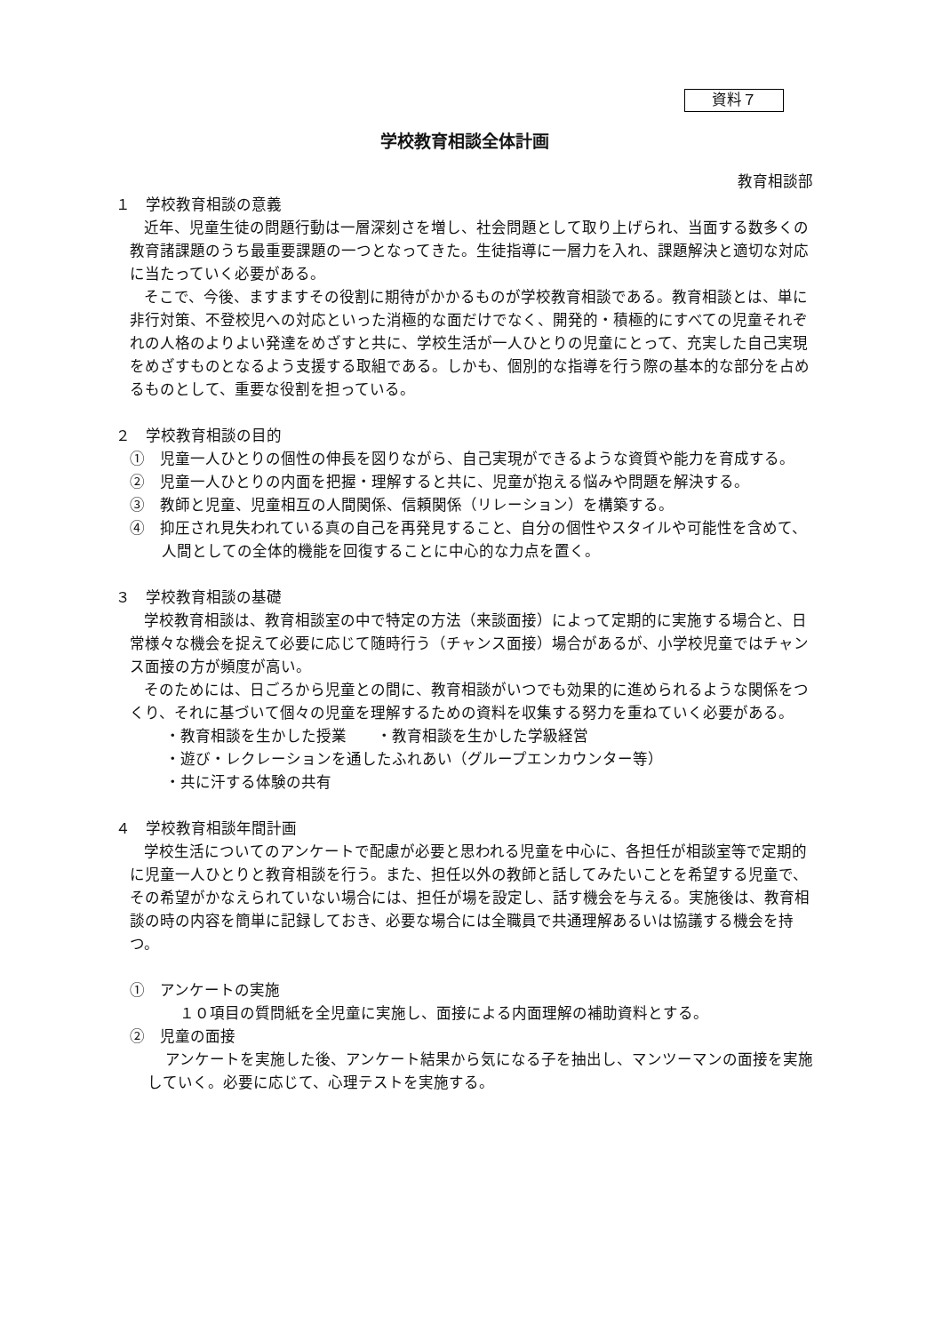資料７
学校教育相談全体計画
教育相談部
１　学校教育相談の意義
近年、児童生徒の問題行動は一層深刻さを増し、社会問題として取り上げられ、当面する数多くの教育諸課題のうち最重要課題の一つとなってきた。生徒指導に一層力を入れ、課題解決と適切な対応に当たっていく必要がある。
そこで、今後、ますますその役割に期待がかかるものが学校教育相談である。教育相談とは、単に非行対策、不登校児への対応といった消極的な面だけでなく、開発的・積極的にすべての児童それぞれの人格のよりよい発達をめざすと共に、学校生活が一人ひとりの児童にとって、充実した自己実現をめざすものとなるよう支援する取組である。しかも、個別的な指導を行う際の基本的な部分を占めるものとして、重要な役割を担っている。
２　学校教育相談の目的
①　児童一人ひとりの個性の伸長を図りながら、自己実現ができるような資質や能力を育成する。
②　児童一人ひとりの内面を把握・理解すると共に、児童が抱える悩みや問題を解決する。
③　教師と児童、児童相互の人間関係、信頼関係（リレーション）を構築する。
④　抑圧され見失われている真の自己を再発見すること、自分の個性やスタイルや可能性を含めて、人間としての全体的機能を回復することに中心的な力点を置く。
３　学校教育相談の基礎
学校教育相談は、教育相談室の中で特定の方法（来談面接）によって定期的に実施する場合と、日常様々な機会を捉えて必要に応じて随時行う（チャンス面接）場合があるが、小学校児童ではチャンス面接の方が頻度が高い。
そのためには、日ごろから児童との間に、教育相談がいつでも効果的に進められるような関係をつくり、それに基づいて個々の児童を理解するための資料を収集する努力を重ねていく必要がある。
・教育相談を生かした授業　　・教育相談を生かした学級経営
・遊び・レクレーションを通したふれあい（グループエンカウンター等）
・共に汗する体験の共有
４　学校教育相談年間計画
学校生活についてのアンケートで配慮が必要と思われる児童を中心に、各担任が相談室等で定期的に児童一人ひとりと教育相談を行う。また、担任以外の教師と話してみたいことを希望する児童で、その希望がかなえられていない場合には、担任が場を設定し、話す機会を与える。実施後は、教育相談の時の内容を簡単に記録しておき、必要な場合には全職員で共通理解あるいは協議する機会を持つ。
①　アンケートの実施
１０項目の質問紙を全児童に実施し、面接による内面理解の補助資料とする。
②　児童の面接
アンケートを実施した後、アンケート結果から気になる子を抽出し、マンツーマンの面接を実施していく。必要に応じて、心理テストを実施する。